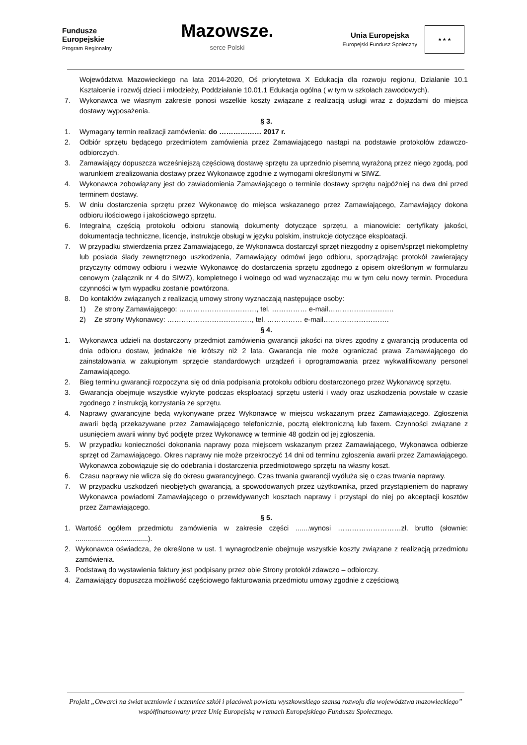Fundusze
Europejskie
Program Regionalny
Mazowsze.
serce Polski
Unia Europejska
Europejski Fundusz Społeczny
★ ★ ★
Województwa Mazowieckiego na lata 2014-2020, Oś priorytetowa X Edukacja dla rozwoju regionu, Działanie 10.1 Kształcenie i rozwój dzieci i młodzieży, Poddziałanie 10.01.1 Edukacja ogólna ( w tym w szkołach zawodowych).
7. Wykonawca we własnym zakresie ponosi wszelkie koszty związane z realizacją usługi wraz z dojazdami do miejsca dostawy wyposażenia.
§ 3.
1. Wymagany termin realizacji zamówienia: do ……………… 2017 r.
2. Odbiór sprzętu będącego przedmiotem zamówienia przez Zamawiającego nastąpi na podstawie protokołów zdawczo-odbiorczych.
3. Zamawiający dopuszcza wcześniejszą częściową dostawę sprzętu za uprzednio pisemną wyrażoną przez niego zgodą, pod warunkiem zrealizowania dostawy przez Wykonawcę zgodnie z wymogami określonymi w SIWZ.
4. Wykonawca zobowiązany jest do zawiadomienia Zamawiającego o terminie dostawy sprzętu najpóźniej na dwa dni przed terminem dostawy.
5. W dniu dostarczenia sprzętu przez Wykonawcę do miejsca wskazanego przez Zamawiającego, Zamawiający dokona odbioru ilościowego i jakościowego sprzętu.
6. Integralną częścią protokołu odbioru stanowią dokumenty dotyczące sprzętu, a mianowicie: certyfikaty jakości, dokumentacja techniczne, licencje, instrukcje obsługi w języku polskim, instrukcje dotyczące eksploatacji.
7. W przypadku stwierdzenia przez Zamawiającego, że Wykonawca dostarczył sprzęt niezgodny z opisem/sprzęt niekompletny lub posiada ślady zewnętrznego uszkodzenia, Zamawiający odmówi jego odbioru, sporządzając protokół zawierający przyczyny odmowy odbioru i wezwie Wykonawcę do dostarczenia sprzętu zgodnego z opisem określonym w formularzu cenowym (załącznik nr 4 do SIWZ), kompletnego i wolnego od wad wyznaczając mu w tym celu nowy termin. Procedura czynności w tym wypadku zostanie powtórzona.
8. Do kontaktów związanych z realizacją umowy strony wyznaczają następujące osoby:
1) Ze strony Zamawiającego: ……………………………, tel. …………… e-mail……………………….
2) Ze strony Wykonawcy: ………………………………, tel. …………… e-mail……………………….
§ 4.
1. Wykonawca udzieli na dostarczony przedmiot zamówienia gwarancji jakości na okres zgodny z gwarancją producenta od dnia odbioru dostaw, jednakże nie krótszy niż 2 lata. Gwarancja nie może ograniczać prawa Zamawiającego do zainstalowania w zakupionym sprzęcie standardowych urządzeń i oprogramowania przez wykwalifikowany personel Zamawiającego.
2. Bieg terminu gwarancji rozpoczyna się od dnia podpisania protokołu odbioru dostarczonego przez Wykonawcę sprzętu.
3. Gwarancja obejmuje wszystkie wykryte podczas eksploatacji sprzętu usterki i wady oraz uszkodzenia powstałe w czasie zgodnego z instrukcją korzystania ze sprzętu.
4. Naprawy gwarancyjne będą wykonywane przez Wykonawcę w miejscu wskazanym przez Zamawiającego. Zgłoszenia awarii będą przekazywane przez Zamawiającego telefonicznie, pocztą elektroniczną lub faxem. Czynności związane z usunięciem awarii winny być podjęte przez Wykonawcę w terminie 48 godzin od jej zgłoszenia.
5. W przypadku konieczności dokonania naprawy poza miejscem wskazanym przez Zamawiającego, Wykonawca odbierze sprzęt od Zamawiającego. Okres naprawy nie może przekroczyć 14 dni od terminu zgłoszenia awarii przez Zamawiającego. Wykonawca zobowiązuje się do odebrania i dostarczenia przedmiotowego sprzętu na własny koszt.
6. Czasu naprawy nie wlicza się do okresu gwarancyjnego. Czas trwania gwarancji wydłuża się o czas trwania naprawy.
7. W przypadku uszkodzeń nieobjętych gwarancją, a spowodowanych przez użytkownika, przed przystąpieniem do naprawy Wykonawca powiadomi Zamawiającego o przewidywanych kosztach naprawy i przystąpi do niej po akceptacji kosztów przez Zamawiającego.
§ 5.
1. Wartość ogółem przedmiotu zamówienia w zakresie części .......wynosi ………………………zł. brutto (słownie: .....................................).
2. Wykonawca oświadcza, że określone w ust. 1 wynagrodzenie obejmuje wszystkie koszty związane z realizacją przedmiotu zamówienia.
3. Podstawą do wystawienia faktury jest podpisany przez obie Strony protokół zdawczo – odbiorczy.
4. Zamawiający dopuszcza możliwość częściowego fakturowania przedmiotu umowy zgodnie z częściową
Projekt „Otwarci na świat uczniowie i uczennice szkół i placówek powiatu wyszkowskiego szansą rozwoju dla województwa mazowieckiego” współfinansowany przez Unię Europejską w ramach Europejskiego Funduszu Społecznego.